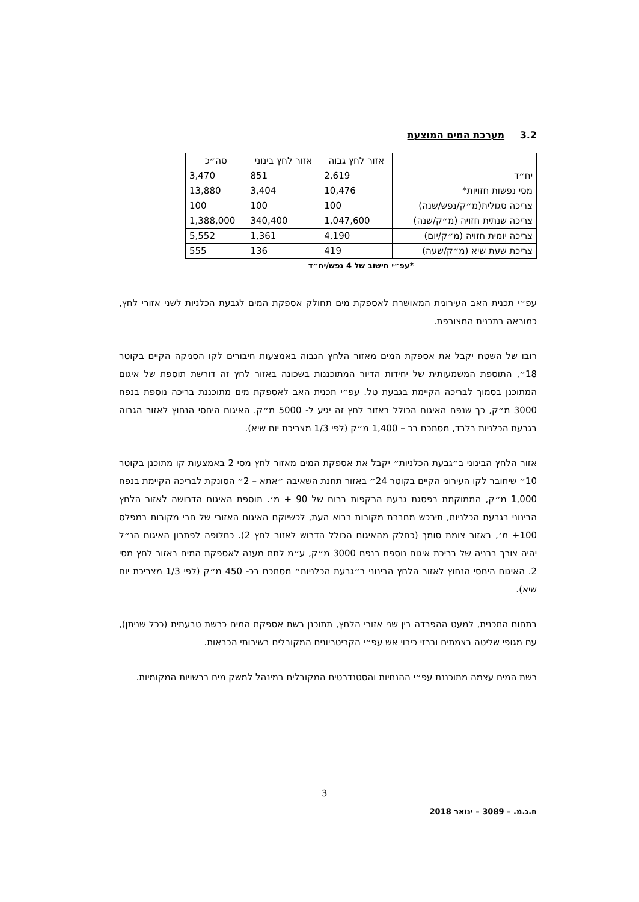3.2 מערכת המים המוצעת
| | אזור לחץ גבוה | אזור לחץ בינוני | סה״כ |
| --- | --- | --- | --- |
| יח״ד | 2,619 | 851 | 3,470 |
| מסי נפשות חזויות* | 10,476 | 3,404 | 13,880 |
| צריכה סגולית(מ״ק/נפש/שנה) | 100 | 100 | 100 |
| צריכה שנתית חזויה (מ״ק/שנה) | 1,047,600 | 340,400 | 1,388,000 |
| צריכה יומית חזויה (מ״ק/יום) | 4,190 | 1,361 | 5,552 |
| צריכת שעת שיא (מ״ק/שעה) | 419 | 136 | 555 |
*עפ״י חישוב של 4 נפש/יח״ד
עפ״י תכנית האב העירונית המאושרת לאספקת מים תחולק אספקת המים לגבעת הכלניות לשני אזורי לחץ, כמוראה בתכנית המצורפת.
רובו של השטח יקבל את אספקת המים מאזור הלחץ הגבוה באמצעות חיבורים לקו הסניקה הקיים בקוטר 18״, התוספת המשמעותית של יחידות הדיור המתוכננות בשכונה באזור לחץ זה דורשת תוספת של איגום המתוכנן בסמוך לבריכה הקיימת בגבעת טל. עפ״י תכנית האב לאספקת מים מתוכננת בריכה נוספת בנפח 3000 מ״ק, כך שנפח האיגום הכולל באזור לחץ זה יגיע ל- 5000 מ״ק. האיגום היחסי הנחוץ לאזור הגבוה בגבעת הכלניות בלבד, מסתכם בכ – 1,400 מ״ק (לפי 1/3 מצריכת יום שיא).
אזור הלחץ הבינוני ב״גבעת הכלניות״ יקבל את אספקת המים מאזור לחץ מסי 2 באמצעות קו מתוכנן בקוטר 10״ שיחובר לקו העירוני הקיים בקוטר 24״ באזור תחנת השאיבה ״אתא – 2״ הסונקת לבריכה הקיימת בנפח 1,000 מ״ק, הממוקמת בפסגת גבעת הרקפות ברום של 90 + מ׳. תוספת האיגום הדרושה לאזור הלחץ הבינוני בגבעת הכלניות, תירכש מחברת מקורות בבוא העת, לכשיוקם האיגום האזורי של חבי מקורות במפלס 100+ מ׳, באזור צומת סומך (כחלק מהאיגום הכולל הדרוש לאזור לחץ 2). כחלופה לפתרון האיגום הנ״ל יהיה צורך בבניה של בריכת איגום נוספת בנפח 3000 מ״ק, ע״מ לתת מענה לאספקת המים באזור לחץ מסי 2. האיגום היחסי הנחוץ לאזור הלחץ הבינוני ב״גבעת הכלניות״ מסתכם בכ- 450 מ״ק (לפי 1/3 מצריכת יום שיא).
בתחום התכנית, למעט ההפרדה בין שני אזורי הלחץ, תתוכנן רשת אספקת המים כרשת טבעתית (ככל שניתן), עם מגופי שליטה בצמתים וברזי כיבוי אש עפ״י הקריטריונים המקובלים בשירותי הכבאות.
רשת המים עצמה מתוכננת עפ״י ההנחיות והסטנדרטים המקובלים במינהל למשק מים ברשויות המקומיות.
3
ח.ג.מ. – 3089 – ינואר 2018